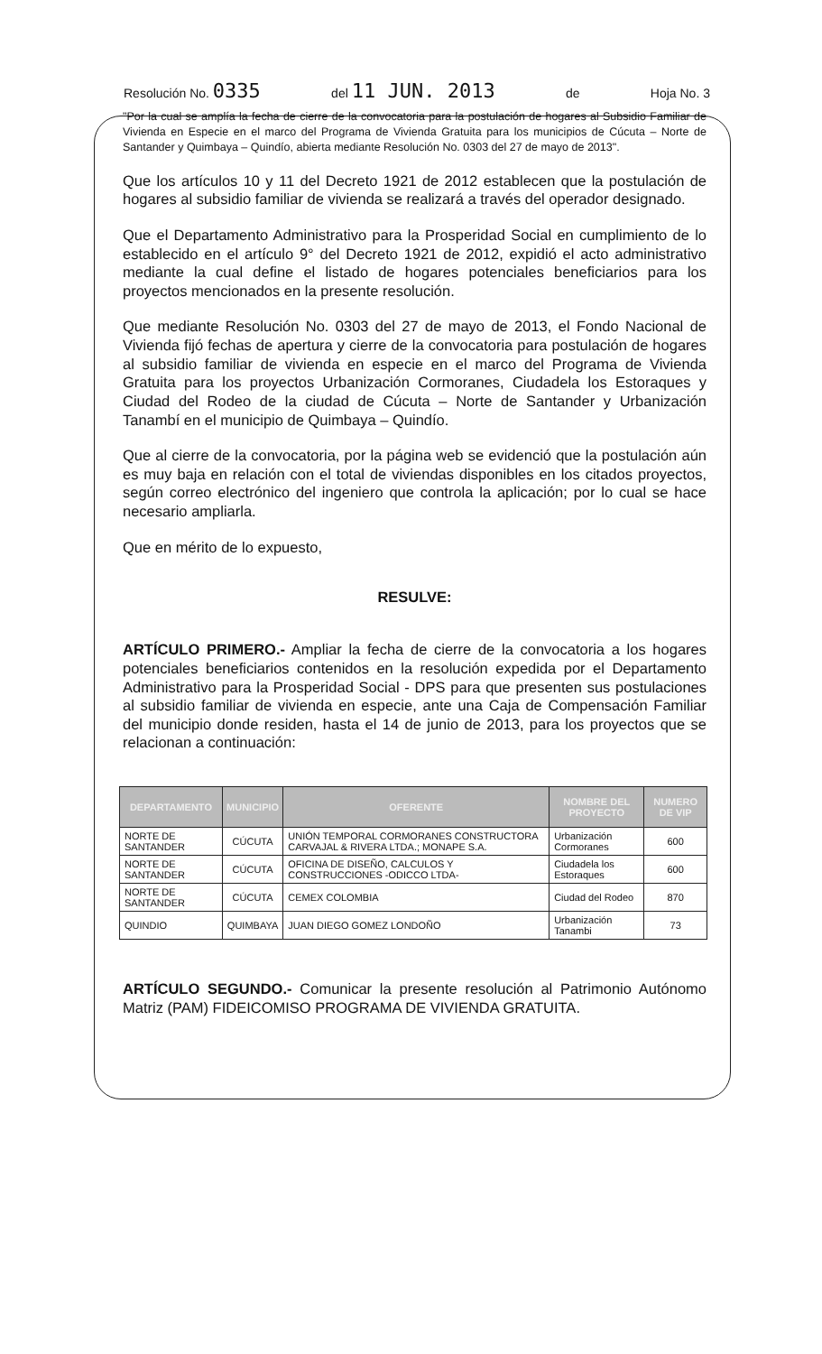Resolución No. 0335 del 11 JUN. 2013 de Hoja No. 3
"Por la cual se amplía la fecha de cierre de la convocatoria para la postulación de hogares al Subsidio Familiar de Vivienda en Especie en el marco del Programa de Vivienda Gratuita para los municipios de Cúcuta – Norte de Santander y Quimbaya – Quindío, abierta mediante Resolución No. 0303 del 27 de mayo de 2013".
Que los artículos 10 y 11 del Decreto 1921 de 2012 establecen que la postulación de hogares al subsidio familiar de vivienda se realizará a través del operador designado.
Que el Departamento Administrativo para la Prosperidad Social en cumplimiento de lo establecido en el artículo 9° del Decreto 1921 de 2012, expidió el acto administrativo mediante la cual define el listado de hogares potenciales beneficiarios para los proyectos mencionados en la presente resolución.
Que mediante Resolución No. 0303 del 27 de mayo de 2013, el Fondo Nacional de Vivienda fijó fechas de apertura y cierre de la convocatoria para postulación de hogares al subsidio familiar de vivienda en especie en el marco del Programa de Vivienda Gratuita para los proyectos Urbanización Cormoranes, Ciudadela los Estoraques y Ciudad del Rodeo de la ciudad de Cúcuta – Norte de Santander y Urbanización Tanambí en el municipio de Quimbaya – Quindío.
Que al cierre de la convocatoria, por la página web se evidenció que la postulación aún es muy baja en relación con el total de viviendas disponibles en los citados proyectos, según correo electrónico del ingeniero que controla la aplicación; por lo cual se hace necesario ampliarla.
Que en mérito de lo expuesto,
RESULVE:
ARTÍCULO PRIMERO.- Ampliar la fecha de cierre de la convocatoria a los hogares potenciales beneficiarios contenidos en la resolución expedida por el Departamento Administrativo para la Prosperidad Social - DPS para que presenten sus postulaciones al subsidio familiar de vivienda en especie, ante una Caja de Compensación Familiar del municipio donde residen, hasta el 14 de junio de 2013, para los proyectos que se relacionan a continuación:
| DEPARTAMENTO | MUNICIPIO | OFERENTE | NOMBRE DEL PROYECTO | NUMERO DE VIP |
| --- | --- | --- | --- | --- |
| NORTE DE SANTANDER | CÚCUTA | UNIÓN TEMPORAL CORMORANES CONSTRUCTORA CARVAJAL & RIVERA LTDA.; MONAPE S.A. | Urbanización Cormoranes | 600 |
| NORTE DE SANTANDER | CÚCUTA | OFICINA DE DISEÑO, CALCULOS Y CONSTRUCCIONES -ODICCO LTDA- | Ciudadela los Estoraques | 600 |
| NORTE DE SANTANDER | CÚCUTA | CEMEX COLOMBIA | Ciudad del Rodeo | 870 |
| QUINDIO | QUIMBAYA | JUAN DIEGO GOMEZ LONDOÑO | Urbanización Tanambi | 73 |
ARTÍCULO SEGUNDO.- Comunicar la presente resolución al Patrimonio Autónomo Matriz (PAM) FIDEICOMISO PROGRAMA DE VIVIENDA GRATUITA.